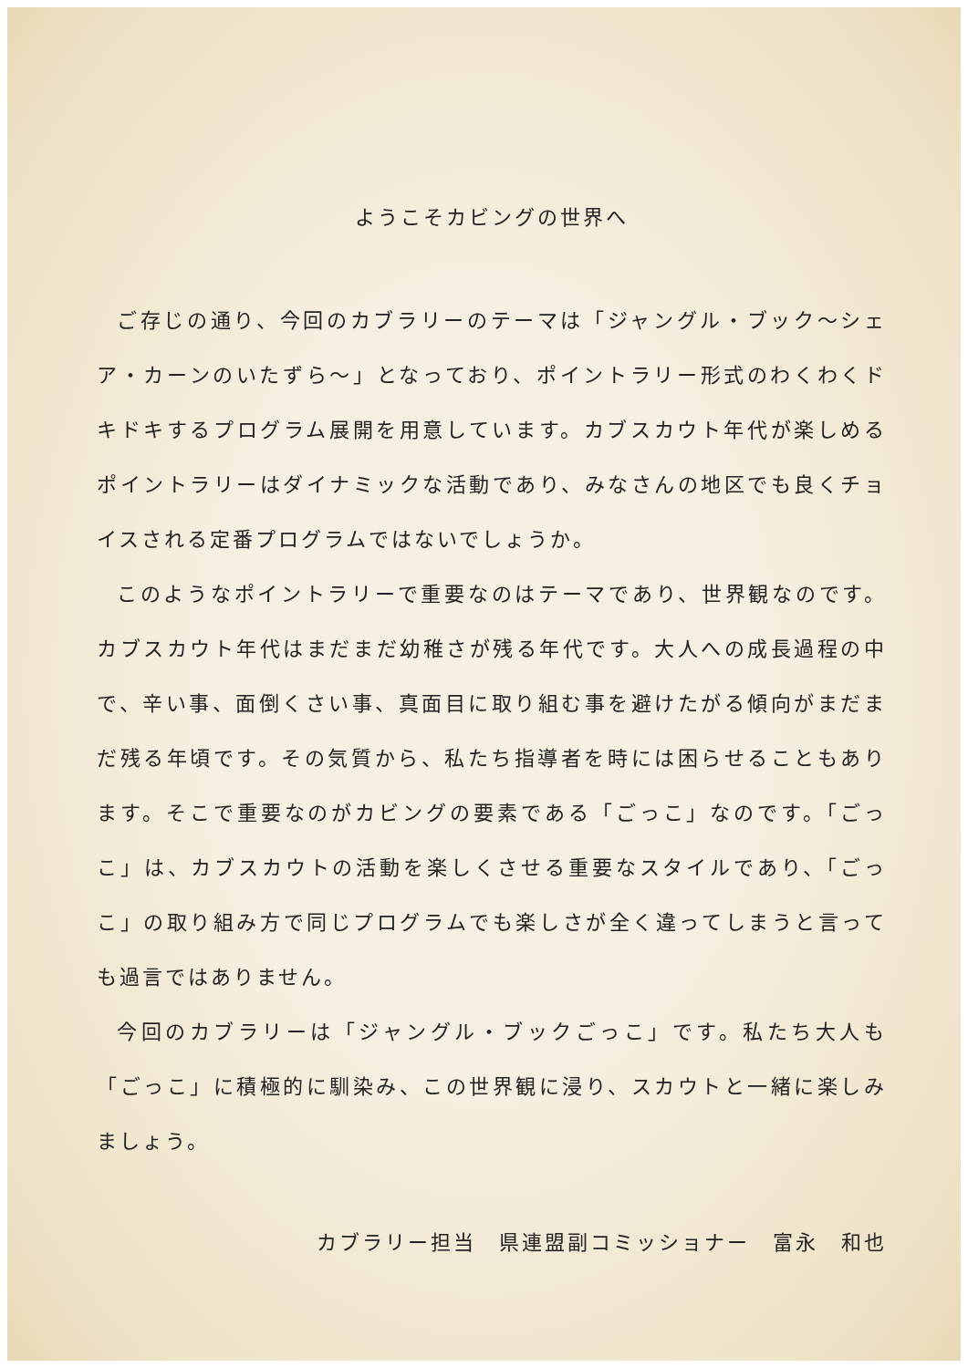ようこそカビングの世界へ
ご存じの通り、今回のカブラリーのテーマは「ジャングル・ブック～シェア・カーンのいたずら～」となっており、ポイントラリー形式のわくわくドキドキするプログラム展開を用意しています。カブスカウト年代が楽しめるポイントラリーはダイナミックな活動であり、みなさんの地区でも良くチョイスされる定番プログラムではないでしょうか。
このようなポイントラリーで重要なのはテーマであり、世界観なのです。カブスカウト年代はまだまだ幼稚さが残る年代です。大人への成長過程の中で、辛い事、面倒くさい事、真面目に取り組む事を避けたがる傾向がまだまだ残る年頃です。その気質から、私たち指導者を時には困らせることもあります。そこで重要なのがカビングの要素である「ごっこ」なのです。「ごっこ」は、カブスカウトの活動を楽しくさせる重要なスタイルであり、「ごっこ」の取り組み方で同じプログラムでも楽しさが全く違ってしまうと言っても過言ではありません。
今回のカブラリーは「ジャングル・ブックごっこ」です。私たち大人も「ごっこ」に積極的に馴染み、この世界観に浸り、スカウトと一緒に楽しみましょう。
カブラリー担当　県連盟副コミッショナー　富永　和也